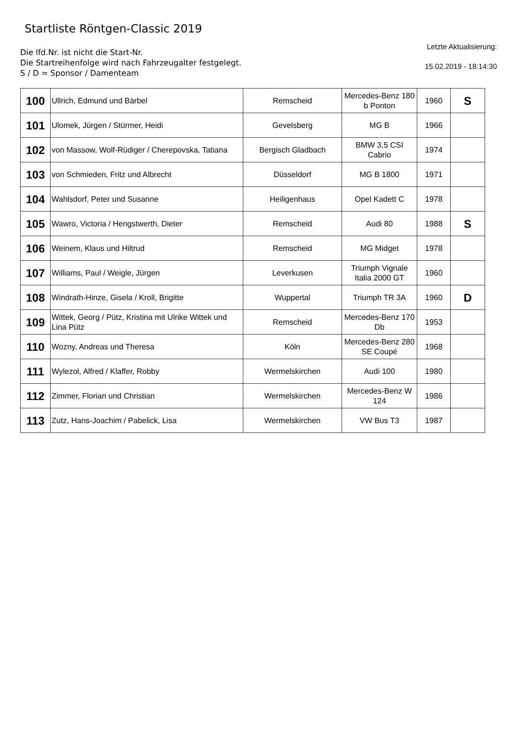Startliste Röntgen-Classic 2019
Die lfd.Nr. ist nicht die Start-Nr.
Die Startreihenfolge wird nach Fahrzeugalter festgelegt.
S / D = Sponsor / Damenteam
Letzte Aktualisierung:
15.02.2019 - 18:14:30
| 100 | Ullrich, Edmund und Bärbel | Remscheid | Mercedes-Benz 180 b Ponton | 1960 | S |
| 101 | Ulomek, Jürgen / Stürmer, Heidi | Gevelsberg | MG B | 1966 | |
| 102 | von Massow, Wolf-Rüdiger / Cherepovska, Tatiana | Bergisch Gladbach | BMW 3,5 CSI Cabrio | 1974 | |
| 103 | von Schmieden, Fritz und Albrecht | Düsseldorf | MG B 1800 | 1971 | |
| 104 | Wahlsdorf, Peter und Susanne | Heiligenhaus | Opel Kadett C | 1978 | |
| 105 | Wawro, Victoria / Hengstwerth, Dieter | Remscheid | Audi 80 | 1988 | S |
| 106 | Weinem, Klaus und Hiltrud | Remscheid | MG Midget | 1978 | |
| 107 | Williams, Paul / Weigle, Jürgen | Leverkusen | Triumph Vignale Italia 2000 GT | 1960 | |
| 108 | Windrath-Hinze, Gisela / Kroll, Brigitte | Wuppertal | Triumph TR 3A | 1960 | D |
| 109 | Wittek, Georg / Pütz, Kristina mit Ulrike Wittek und Lina Pütz | Remscheid | Mercedes-Benz 170 Db | 1953 | |
| 110 | Wozny, Andreas und Theresa | Köln | Mercedes-Benz 280 SE Coupé | 1968 | |
| 111 | Wylezol, Alfred / Klaffer, Robby | Wermelskirchen | Audi 100 | 1980 | |
| 112 | Zimmer, Florian und Christian | Wermelskirchen | Mercedes-Benz W 124 | 1986 | |
| 113 | Zutz, Hans-Joachim / Pabelick, Lisa | Wermelskirchen | VW Bus T3 | 1987 | |